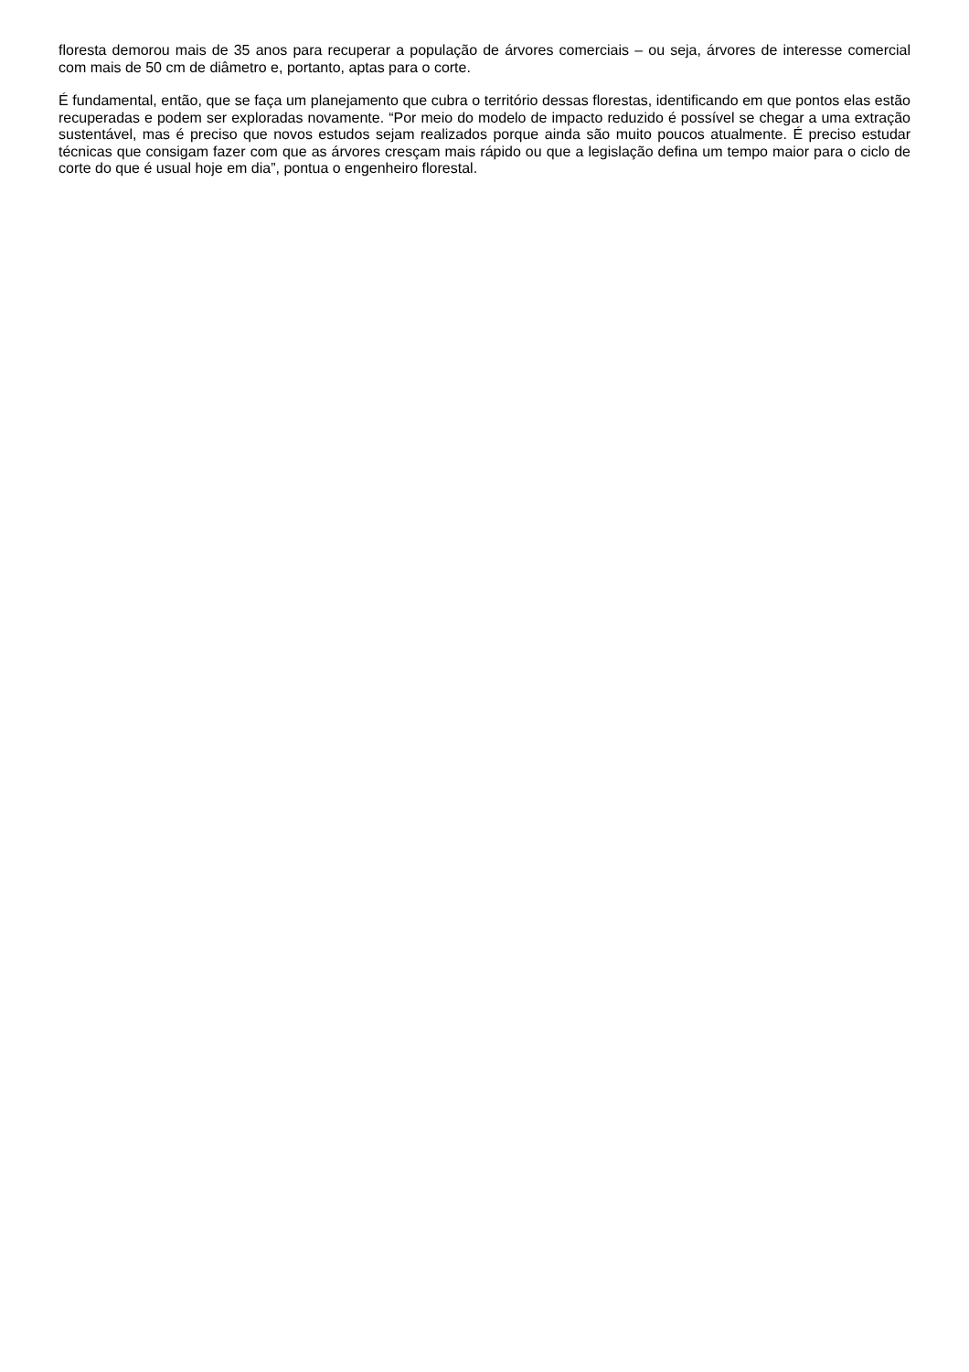floresta demorou mais de 35 anos para recuperar a população de árvores comerciais – ou seja, árvores de interesse comercial com mais de 50 cm de diâmetro e, portanto, aptas para o corte.
É fundamental, então, que se faça um planejamento que cubra o território dessas florestas, identificando em que pontos elas estão recuperadas e podem ser exploradas novamente. “Por meio do modelo de impacto reduzido é possível se chegar a uma extração sustentável, mas é preciso que novos estudos sejam realizados porque ainda são muito poucos atualmente. É preciso estudar técnicas que consigam fazer com que as árvores cresçam mais rápido ou que a legislação defina um tempo maior para o ciclo de corte do que é usual hoje em dia”, pontua o engenheiro florestal.